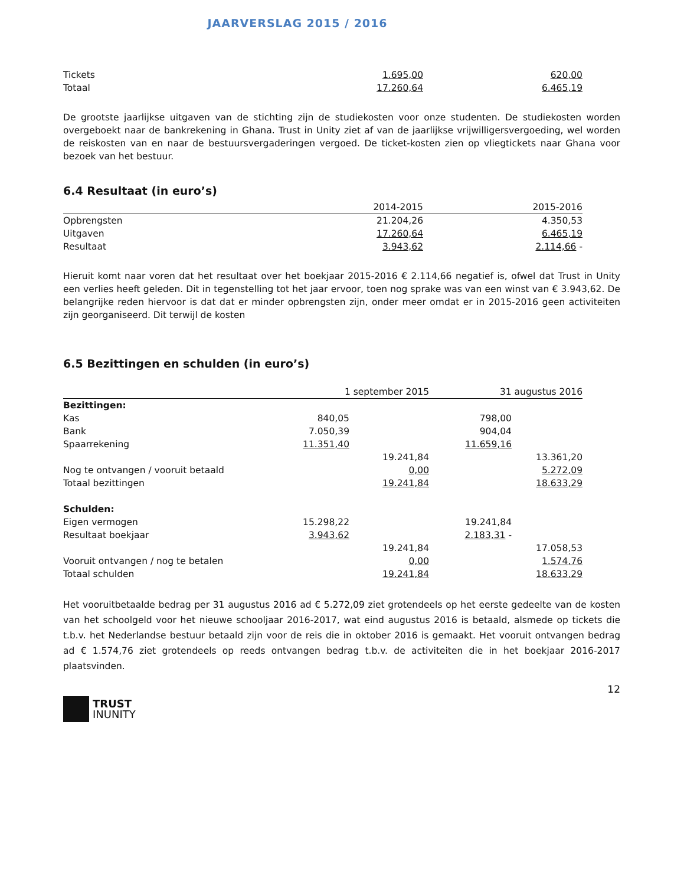JAARVERSLAG 2015 / 2016
| Tickets | 1.695,00 | 620,00 |
| Totaal | 17.260,64 | 6.465,19 |
De grootste jaarlijkse uitgaven van de stichting zijn de studiekosten voor onze studenten. De studiekosten worden overgeboekt naar de bankrekening in Ghana. Trust in Unity ziet af van de jaarlijkse vrijwilligersvergoeding, wel worden de reiskosten van en naar de bestuursvergaderingen vergoed. De ticket-kosten zien op vliegtickets naar Ghana voor bezoek van het bestuur.
6.4 Resultaat (in euro’s)
| | 2014-2015 | 2015-2016 |
| Opbrengsten | 21.204,26 | 4.350,53 |
| Uitgaven | 17.260,64 | 6.465,19 |
| Resultaat | 3.943,62 | 2.114,66 - |
Hieruit komt naar voren dat het resultaat over het boekjaar 2015-2016 € 2.114,66 negatief is, ofwel dat Trust in Unity een verlies heeft geleden. Dit in tegenstelling tot het jaar ervoor, toen nog sprake was van een winst van € 3.943,62. De belangrijke reden hiervoor is dat dat er minder opbrengsten zijn, onder meer omdat er in 2015-2016 geen activiteiten zijn georganiseerd. Dit terwijl de kosten
6.5 Bezittingen en schulden (in euro’s)
| | 1 september 2015 | | 31 augustus 2016 | |
| Bezittingen: | | | | |
| Kas | 840,05 | | 798,00 | |
| Bank | 7.050,39 | | 904,04 | |
| Spaarrekening | 11.351,40 | | 11.659,16 | |
| | | 19.241,84 | | 13.361,20 |
| Nog te ontvangen / vooruit betaald | | 0,00 | | 5.272,09 |
| Totaal bezittingen | | 19.241,84 | | 18.633,29 |
| Schulden: | | | | |
| Eigen vermogen | 15.298,22 | | 19.241,84 | |
| Resultaat boekjaar | 3.943,62 | | 2.183,31 - | |
| | | 19.241,84 | | 17.058,53 |
| Vooruit ontvangen / nog te betalen | | 0,00 | | 1.574,76 |
| Totaal schulden | | 19.241,84 | | 18.633,29 |
Het vooruitbetaalde bedrag per 31 augustus 2016 ad € 5.272,09 ziet grotendeels op het eerste gedeelte van de kosten van het schoolgeld voor het nieuwe schooljaar 2016-2017, wat eind augustus 2016 is betaald, alsmede op tickets die t.b.v. het Nederlandse bestuur betaald zijn voor de reis die in oktober 2016 is gemaakt. Het vooruit ontvangen bedrag ad € 1.574,76 ziet grotendeels op reeds ontvangen bedrag t.b.v. de activiteiten die in het boekjaar 2016-2017 plaatsvinden.
12
TRUST
INUNITY